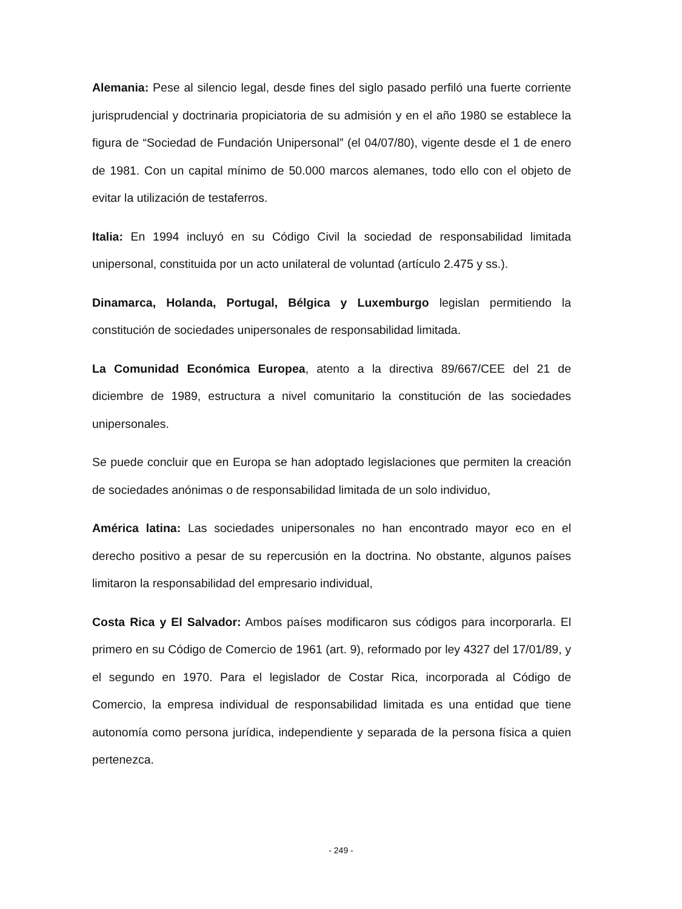Alemania: Pese al silencio legal, desde fines del siglo pasado perfiló una fuerte corriente jurisprudencial y doctrinaria propiciatoria de su admisión y en el año 1980 se establece la figura de “Sociedad de Fundación Unipersonal” (el 04/07/80), vigente desde el 1 de enero de 1981. Con un capital mínimo de 50.000 marcos alemanes, todo ello con el objeto de evitar la utilización de testaferros.
Italia: En 1994 incluyó en su Código Civil la sociedad de responsabilidad limitada unipersonal, constituida por un acto unilateral de voluntad (artículo 2.475 y ss.).
Dinamarca, Holanda, Portugal, Bélgica y Luxemburgo legislan permitiendo la constitución de sociedades unipersonales de responsabilidad limitada.
La Comunidad Económica Europea, atento a la directiva 89/667/CEE del 21 de diciembre de 1989, estructura a nivel comunitario la constitución de las sociedades unipersonales.
Se puede concluir que en Europa se han adoptado legislaciones que permiten la creación de sociedades anónimas o de responsabilidad limitada de un solo individuo,
América latina: Las sociedades unipersonales no han encontrado mayor eco en el derecho positivo a pesar de su repercusión en la doctrina. No obstante, algunos países limitaron la responsabilidad del empresario individual,
Costa Rica y El Salvador: Ambos países modificaron sus códigos para incorporarla. El primero en su Código de Comercio de 1961 (art. 9), reformado por ley 4327 del 17/01/89, y el segundo en 1970. Para el legislador de Costar Rica, incorporada al Código de Comercio, la empresa individual de responsabilidad limitada es una entidad que tiene autonomía como persona jurídica, independiente y separada de la persona física a quien pertenezca.
- 249 -